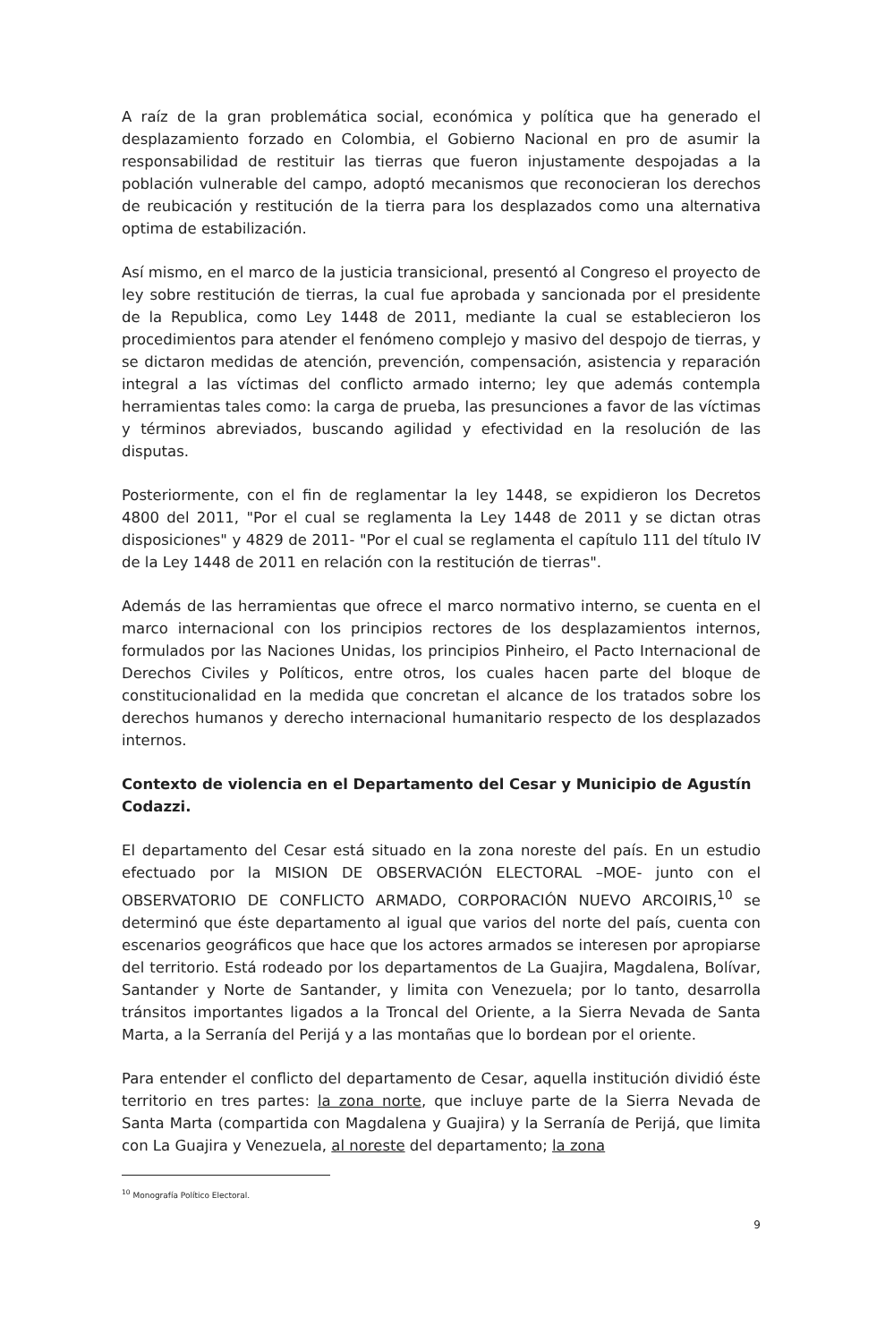A raíz de la gran problemática social, económica y política que ha generado el desplazamiento forzado en Colombia, el Gobierno Nacional en pro de asumir la responsabilidad de restituir las tierras que fueron injustamente despojadas a la población vulnerable del campo, adoptó mecanismos que reconocieran los derechos de reubicación y restitución de la tierra para los desplazados como una alternativa optima de estabilización.
Así mismo, en el marco de la justicia transicional, presentó al Congreso el proyecto de ley sobre restitución de tierras, la cual fue aprobada y sancionada por el presidente de la Republica, como Ley 1448 de 2011, mediante la cual se establecieron los procedimientos para atender el fenómeno complejo y masivo del despojo de tierras, y se dictaron medidas de atención, prevención, compensación, asistencia y reparación integral a las víctimas del conflicto armado interno; ley que además contempla herramientas tales como: la carga de prueba, las presunciones a favor de las víctimas y términos abreviados, buscando agilidad y efectividad en la resolución de las disputas.
Posteriormente, con el fin de reglamentar la ley 1448, se expidieron los Decretos 4800 del 2011, "Por el cual se reglamenta la Ley 1448 de 2011 y se dictan otras disposiciones" y 4829 de 2011- "Por el cual se reglamenta el capítulo 111 del título IV de la Ley 1448 de 2011 en relación con la restitución de tierras".
Además de las herramientas que ofrece el marco normativo interno, se cuenta en el marco internacional con los principios rectores de los desplazamientos internos, formulados por las Naciones Unidas, los principios Pinheiro, el Pacto Internacional de Derechos Civiles y Políticos, entre otros, los cuales hacen parte del bloque de constitucionalidad en la medida que concretan el alcance de los tratados sobre los derechos humanos y derecho internacional humanitario respecto de los desplazados internos.
Contexto de violencia en el Departamento del Cesar y Municipio de Agustín Codazzi.
El departamento del Cesar está situado en la zona noreste del país. En un estudio efectuado por la MISION DE OBSERVACIÓN ELECTORAL –MOE- junto con el OBSERVATORIO DE CONFLICTO ARMADO, CORPORACIÓN NUEVO ARCOIRIS,<sup>10</sup> se determinó que éste departamento al igual que varios del norte del país, cuenta con escenarios geográficos que hace que los actores armados se interesen por apropiarse del territorio. Está rodeado por los departamentos de La Guajira, Magdalena, Bolívar, Santander y Norte de Santander, y limita con Venezuela; por lo tanto, desarrolla tránsitos importantes ligados a la Troncal del Oriente, a la Sierra Nevada de Santa Marta, a la Serranía del Perijá y a las montañas que lo bordean por el oriente.
Para entender el conflicto del departamento de Cesar, aquella institución dividió éste territorio en tres partes: la zona norte, que incluye parte de la Sierra Nevada de Santa Marta (compartida con Magdalena y Guajira) y la Serranía de Perijá, que limita con La Guajira y Venezuela, al noreste del departamento; la zona
<sup>10</sup> Monografía Político Electoral.
9